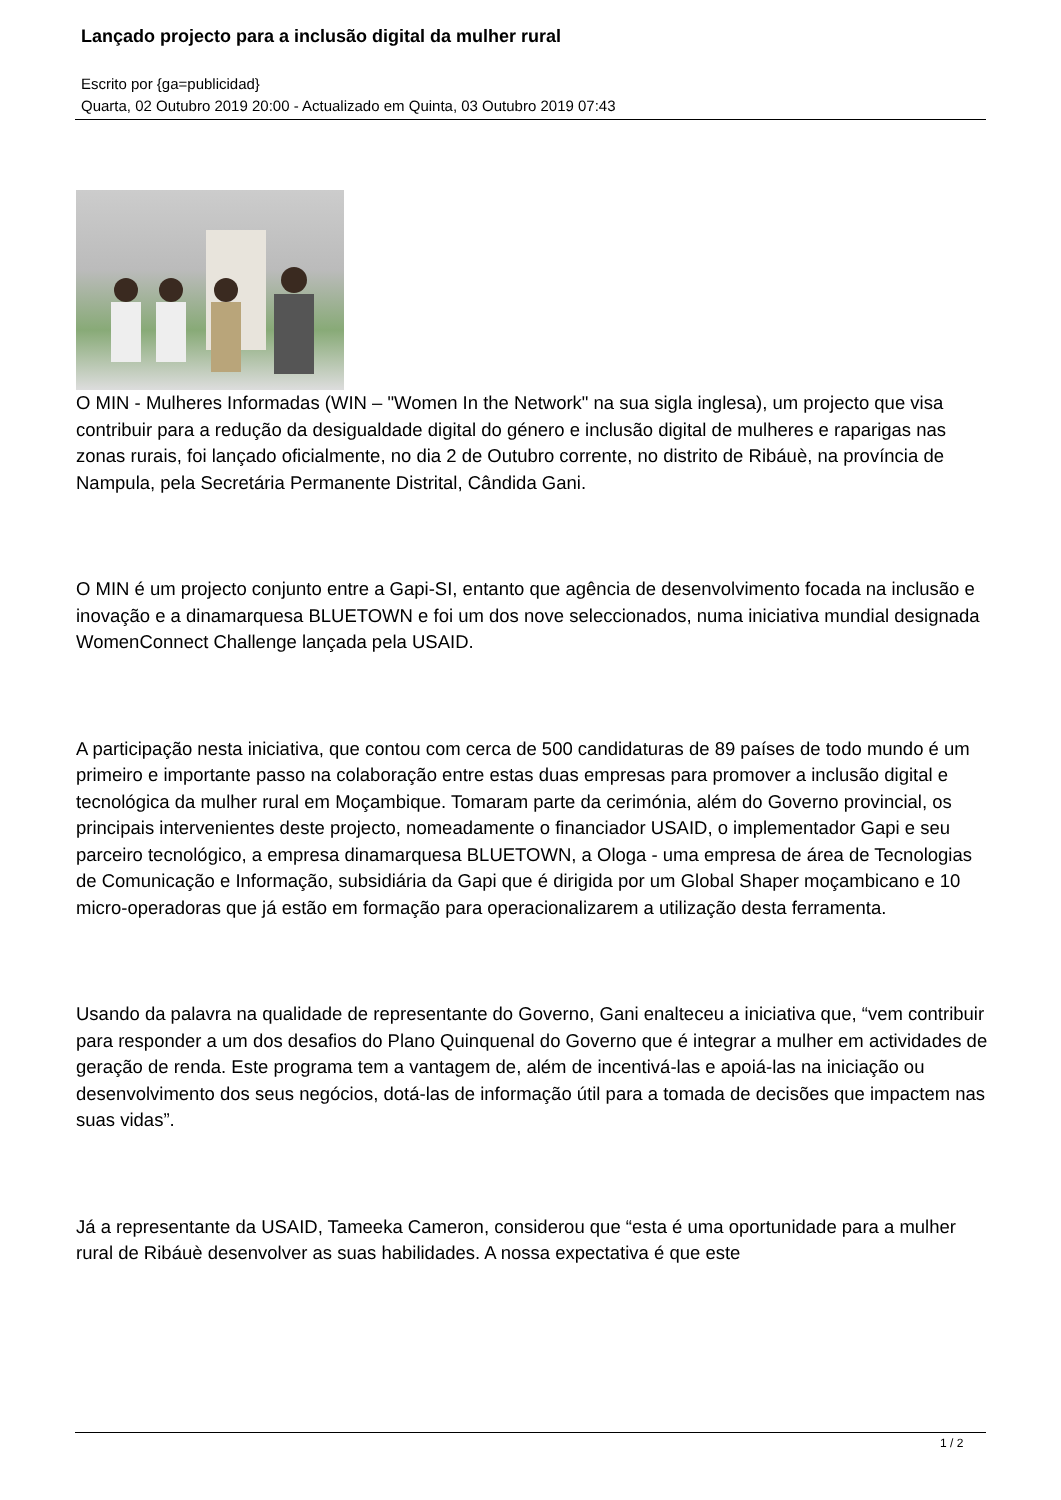Lançado projecto para a inclusão digital da mulher rural
Escrito por {ga=publicidad}
Quarta, 02 Outubro 2019 20:00 - Actualizado em Quinta, 03 Outubro 2019 07:43
O MIN - Mulheres Informadas (WIN – "Women In the Network" na sua sigla inglesa), um projecto que visa contribuir para a redução da desigualdade digital do género e inclusão digital de mulheres e raparigas nas zonas rurais, foi lançado oficialmente, no dia 2 de Outubro corrente, no distrito de Ribáuè, na província de Nampula, pela Secretária Permanente Distrital, Cândida Gani.
O MIN é um projecto conjunto entre a Gapi-SI, entanto que agência de desenvolvimento focada na inclusão e inovação e a dinamarquesa BLUETOWN e foi um dos nove seleccionados, numa iniciativa mundial designada WomenConnect Challenge lançada pela USAID.
A participação nesta iniciativa, que contou com cerca de 500 candidaturas de 89 países de todo mundo é um primeiro e importante passo na colaboração entre estas duas empresas para promover a inclusão digital e tecnológica da mulher rural em Moçambique. Tomaram parte da cerimónia, além do Governo provincial, os principais intervenientes deste projecto, nomeadamente o financiador USAID, o implementador Gapi e seu parceiro tecnológico, a empresa dinamarquesa BLUETOWN, a Ologa - uma empresa de área de Tecnologias de Comunicação e Informação, subsidiária da Gapi que é dirigida por um Global Shaper moçambicano e 10 micro-operadoras que já estão em formação para operacionalizarem a utilização desta ferramenta.
Usando da palavra na qualidade de representante do Governo, Gani enalteceu a iniciativa que, “vem contribuir para responder a um dos desafios do Plano Quinquenal do Governo que é integrar a mulher em actividades de geração de renda. Este programa tem a vantagem de, além de incentivá-las e apoiá-las na iniciação ou desenvolvimento dos seus negócios, dotá-las de informação útil para a tomada de decisões que impactem nas suas vidas”.
Já a representante da USAID, Tameeka Cameron, considerou que “esta é uma oportunidade para a mulher rural de Ribáuè desenvolver as suas habilidades. A nossa expectativa é que este
1 / 2